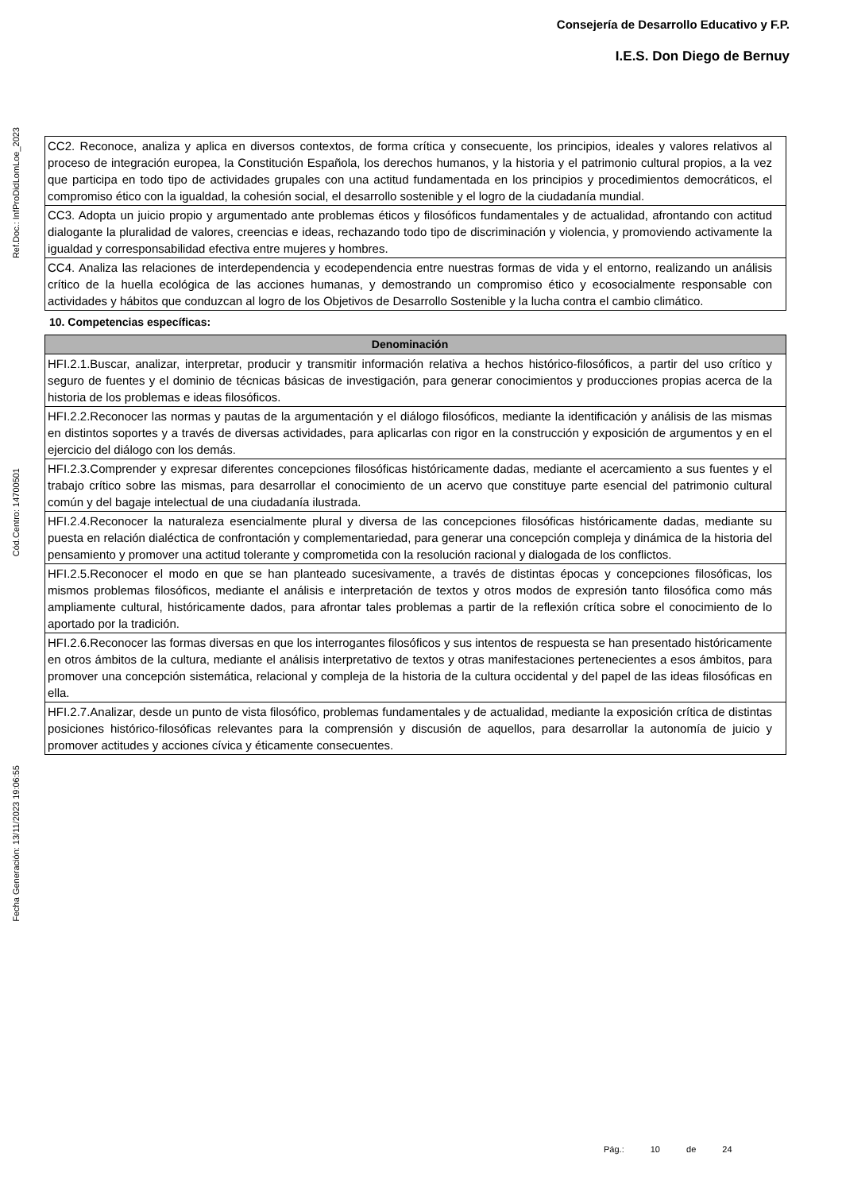Consejería de Desarrollo Educativo y F.P.
I.E.S. Don Diego de Bernuy
Ref.Doc.: InfProDidLomLoe_2023
Cód.Centro: 14700501
Fecha Generación: 13/11/2023 19:06:55
| CC2. Reconoce, analiza y aplica en diversos contextos, de forma crítica y consecuente, los principios, ideales y valores relativos al proceso de integración europea, la Constitución Española, los derechos humanos, y la historia y el patrimonio cultural propios, a la vez que participa en todo tipo de actividades grupales con una actitud fundamentada en los principios y procedimientos democráticos, el compromiso ético con la igualdad, la cohesión social, el desarrollo sostenible y el logro de la ciudadanía mundial. |
| CC3. Adopta un juicio propio y argumentado ante problemas éticos y filosóficos fundamentales y de actualidad, afrontando con actitud dialogante la pluralidad de valores, creencias e ideas, rechazando todo tipo de discriminación y violencia, y promoviendo activamente la igualdad y corresponsabilidad efectiva entre mujeres y hombres. |
| CC4. Analiza las relaciones de interdependencia y ecodependencia entre nuestras formas de vida y el entorno, realizando un análisis crítico de la huella ecológica de las acciones humanas, y demostrando un compromiso ético y ecosocialmente responsable con actividades y hábitos que conduzcan al logro de los Objetivos de Desarrollo Sostenible y la lucha contra el cambio climático. |
10. Competencias específicas:
| Denominación |
| --- |
| HFI.2.1.Buscar, analizar, interpretar, producir y transmitir información relativa a hechos histórico-filosóficos, a partir del uso crítico y seguro de fuentes y el dominio de técnicas básicas de investigación, para generar conocimientos y producciones propias acerca de la historia de los problemas e ideas filosóficos. |
| HFI.2.2.Reconocer las normas y pautas de la argumentación y el diálogo filosóficos, mediante la identificación y análisis de las mismas en distintos soportes y a través de diversas actividades, para aplicarlas con rigor en la construcción y exposición de argumentos y en el ejercicio del diálogo con los demás. |
| HFI.2.3.Comprender y expresar diferentes concepciones filosóficas históricamente dadas, mediante el acercamiento a sus fuentes y el trabajo crítico sobre las mismas, para desarrollar el conocimiento de un acervo que constituye parte esencial del patrimonio cultural común y del bagaje intelectual de una ciudadanía ilustrada. |
| HFI.2.4.Reconocer la naturaleza esencialmente plural y diversa de las concepciones filosóficas históricamente dadas, mediante su puesta en relación dialéctica de confrontación y complementariedad, para generar una concepción compleja y dinámica de la historia del pensamiento y promover una actitud tolerante y comprometida con la resolución racional y dialogada de los conflictos. |
| HFI.2.5.Reconocer el modo en que se han planteado sucesivamente, a través de distintas épocas y concepciones filosóficas, los mismos problemas filosóficos, mediante el análisis e interpretación de textos y otros modos de expresión tanto filosófica como más ampliamente cultural, históricamente dados, para afrontar tales problemas a partir de la reflexión crítica sobre el conocimiento de lo aportado por la tradición. |
| HFI.2.6.Reconocer las formas diversas en que los interrogantes filosóficos y sus intentos de respuesta se han presentado históricamente en otros ámbitos de la cultura, mediante el análisis interpretativo de textos y otras manifestaciones pertenecientes a esos ámbitos, para promover una concepción sistemática, relacional y compleja de la historia de la cultura occidental y del papel de las ideas filosóficas en ella. |
| HFI.2.7.Analizar, desde un punto de vista filosófico, problemas fundamentales y de actualidad, mediante la exposición crítica de distintas posiciones histórico-filosóficas relevantes para la comprensión y discusión de aquellos, para desarrollar la autonomía de juicio y promover actitudes y acciones cívica y éticamente consecuentes. |
Pág.: 10 de 24